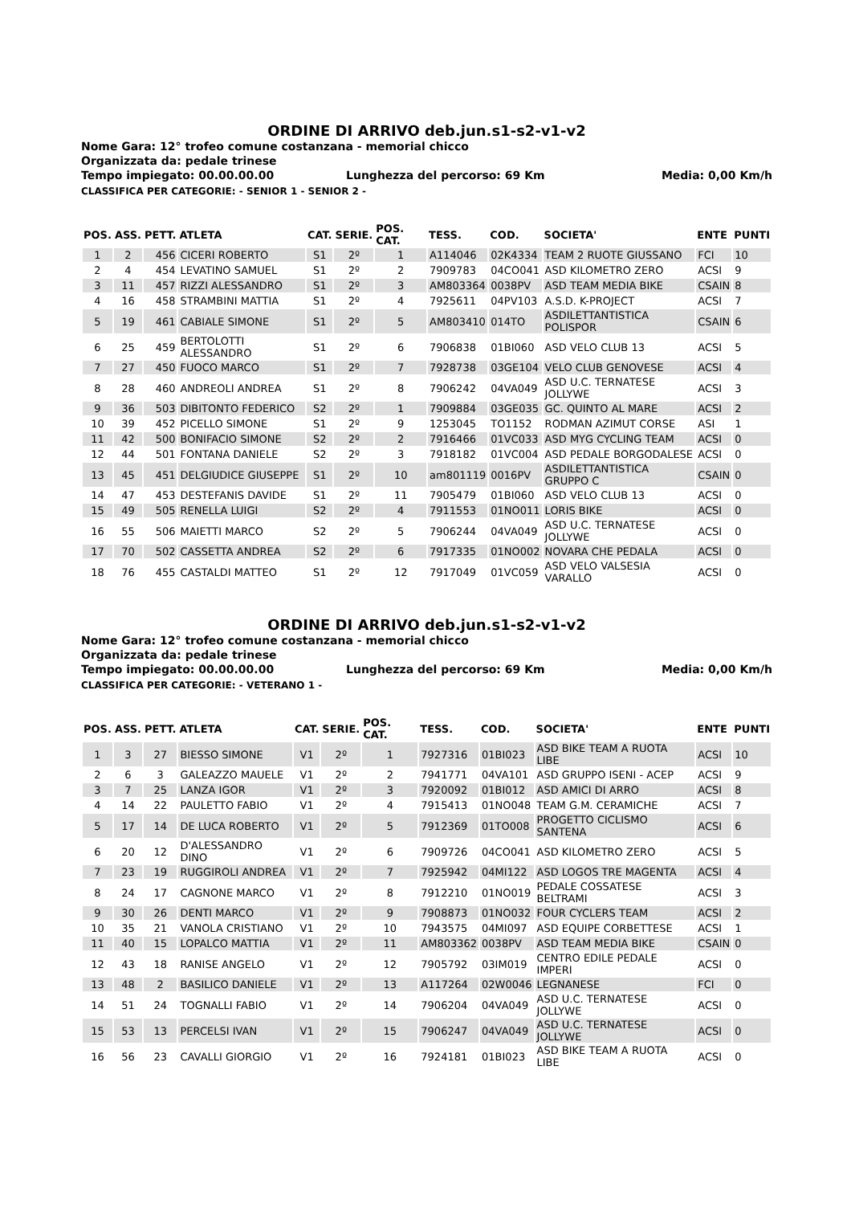ORDINE DI ARRIVO deb.jun.s1-s2-v1-v2
Nome Gara: 12° trofeo comune costanzana - memorial chicco
Organizzata da: pedale trinese
Tempo impiegato: 00.00.00.00 Lunghezza del percorso: 69 Km Media: 0,00 Km/h
CLASSIFICA PER CATEGORIE: - SENIOR 1 - SENIOR 2 -
| POS. | ASS. | PETT. | ATLETA | CAT. | SERIE. | POS. CAT. | TESS. | COD. | SOCIETA' | ENTE | PUNTI |
| --- | --- | --- | --- | --- | --- | --- | --- | --- | --- | --- | --- |
| 1 | 2 | 456 | CICERI ROBERTO | S1 | 2º | 1 | A114046 | 02K4334 | TEAM 2 RUOTE GIUSSANO | FCI | 10 |
| 2 | 4 | 454 | LEVATINO SAMUEL | S1 | 2º | 2 | 7909783 | 04CO041 | ASD KILOMETRO ZERO | ACSI | 9 |
| 3 | 11 | 457 | RIZZI ALESSANDRO | S1 | 2º | 3 | AM803364 | 0038PV | ASD TEAM MEDIA BIKE | CSAIN | 8 |
| 4 | 16 | 458 | STRAMBINI MATTIA | S1 | 2º | 4 | 7925611 | 04PV103 | A.S.D. K-PROJECT | ACSI | 7 |
| 5 | 19 | 461 | CABIALE SIMONE | S1 | 2º | 5 | AM803410 | 014TO | ASDILETTANTISTICA POLISPOR | CSAIN | 6 |
| 6 | 25 | 459 | BERTOLOTTI ALESSANDRO | S1 | 2º | 6 | 7906838 | 01BI060 | ASD VELO CLUB 13 | ACSI | 5 |
| 7 | 27 | 450 | FUOCO MARCO | S1 | 2º | 7 | 7928738 | 03GE104 | VELO CLUB GENOVESE | ACSI | 4 |
| 8 | 28 | 460 | ANDREOLI ANDREA | S1 | 2º | 8 | 7906242 | 04VA049 | ASD U.C. TERNATESE JOLLYWE | ACSI | 3 |
| 9 | 36 | 503 | DIBITONTO FEDERICO | S2 | 2º | 1 | 7909884 | 03GE035 | GC. QUINTO AL MARE | ACSI | 2 |
| 10 | 39 | 452 | PICELLO SIMONE | S1 | 2º | 9 | 1253045 | TO1152 | RODMAN AZIMUT CORSE | ASI | 1 |
| 11 | 42 | 500 | BONIFACIO SIMONE | S2 | 2º | 2 | 7916466 | 01VC033 | ASD MYG CYCLING TEAM | ACSI | 0 |
| 12 | 44 | 501 | FONTANA DANIELE | S2 | 2º | 3 | 7918182 | 01VC004 | ASD PEDALE BORGODALESE | ACSI | 0 |
| 13 | 45 | 451 | DELGIUDICE GIUSEPPE | S1 | 2º | 10 | am801119 | 0016PV | ASDILETTANTISTICA GRUPPO C | CSAIN | 0 |
| 14 | 47 | 453 | DESTEFANIS DAVIDE | S1 | 2º | 11 | 7905479 | 01BI060 | ASD VELO CLUB 13 | ACSI | 0 |
| 15 | 49 | 505 | RENELLA LUIGI | S2 | 2º | 4 | 7911553 | 01NO011 | LORIS BIKE | ACSI | 0 |
| 16 | 55 | 506 | MAIETTI MARCO | S2 | 2º | 5 | 7906244 | 04VA049 | ASD U.C. TERNATESE JOLLYWE | ACSI | 0 |
| 17 | 70 | 502 | CASSETTA ANDREA | S2 | 2º | 6 | 7917335 | 01NO002 | NOVARA CHE PEDALA | ACSI | 0 |
| 18 | 76 | 455 | CASTALDI MATTEO | S1 | 2º | 12 | 7917049 | 01VC059 | ASD VELO VALSESIA VARALLO | ACSI | 0 |
ORDINE DI ARRIVO deb.jun.s1-s2-v1-v2
Nome Gara: 12° trofeo comune costanzana - memorial chicco
Organizzata da: pedale trinese
Tempo impiegato: 00.00.00.00 Lunghezza del percorso: 69 Km Media: 0,00 Km/h
CLASSIFICA PER CATEGORIE: - VETERANO 1 -
| POS. | ASS. | PETT. | ATLETA | CAT. | SERIE. | POS. CAT. | TESS. | COD. | SOCIETA' | ENTE | PUNTI |
| --- | --- | --- | --- | --- | --- | --- | --- | --- | --- | --- | --- |
| 1 | 3 | 27 | BIESSO SIMONE | V1 | 2º | 1 | 7927316 | 01BI023 | ASD BIKE TEAM A RUOTA LIBE | ACSI | 10 |
| 2 | 6 | 3 | GALEAZZO MAUELE | V1 | 2º | 2 | 7941771 | 04VA101 | ASD GRUPPO ISENI - ACEP | ACSI | 9 |
| 3 | 7 | 25 | LANZA IGOR | V1 | 2º | 3 | 7920092 | 01BI012 | ASD AMICI DI ARRO | ACSI | 8 |
| 4 | 14 | 22 | PAULETTO FABIO | V1 | 2º | 4 | 7915413 | 01NO048 | TEAM G.M. CERAMICHE | ACSI | 7 |
| 5 | 17 | 14 | DE LUCA ROBERTO | V1 | 2º | 5 | 7912369 | 01TO008 | PROGETTO CICLISMO SANTENA | ACSI | 6 |
| 6 | 20 | 12 | D'ALESSANDRO DINO | V1 | 2º | 6 | 7909726 | 04CO041 | ASD KILOMETRO ZERO | ACSI | 5 |
| 7 | 23 | 19 | RUGGIROLI ANDREA | V1 | 2º | 7 | 7925942 | 04MI122 | ASD LOGOS TRE MAGENTA | ACSI | 4 |
| 8 | 24 | 17 | CAGNONE MARCO | V1 | 2º | 8 | 7912210 | 01NO019 | PEDALE COSSATESE BELTRAMI | ACSI | 3 |
| 9 | 30 | 26 | DENTI MARCO | V1 | 2º | 9 | 7908873 | 01NO032 | FOUR CYCLERS TEAM | ACSI | 2 |
| 10 | 35 | 21 | VANOLA CRISTIANO | V1 | 2º | 10 | 7943575 | 04MI097 | ASD EQUIPE CORBETTESE | ACSI | 1 |
| 11 | 40 | 15 | LOPALCO MATTIA | V1 | 2º | 11 | AM803362 | 0038PV | ASD TEAM MEDIA BIKE | CSAIN | 0 |
| 12 | 43 | 18 | RANISE ANGELO | V1 | 2º | 12 | 7905792 | 03IM019 | CENTRO EDILE PEDALE IMPERI | ACSI | 0 |
| 13 | 48 | 2 | BASILICO DANIELE | V1 | 2º | 13 | A117264 | 02W0046 | LEGNANESE | FCI | 0 |
| 14 | 51 | 24 | TOGNALLI FABIO | V1 | 2º | 14 | 7906204 | 04VA049 | ASD U.C. TERNATESE JOLLYWE | ACSI | 0 |
| 15 | 53 | 13 | PERCELSI IVAN | V1 | 2º | 15 | 7906247 | 04VA049 | ASD U.C. TERNATESE JOLLYWE | ACSI | 0 |
| 16 | 56 | 23 | CAVALLI GIORGIO | V1 | 2º | 16 | 7924181 | 01BI023 | ASD BIKE TEAM A RUOTA LIBE | ACSI | 0 |